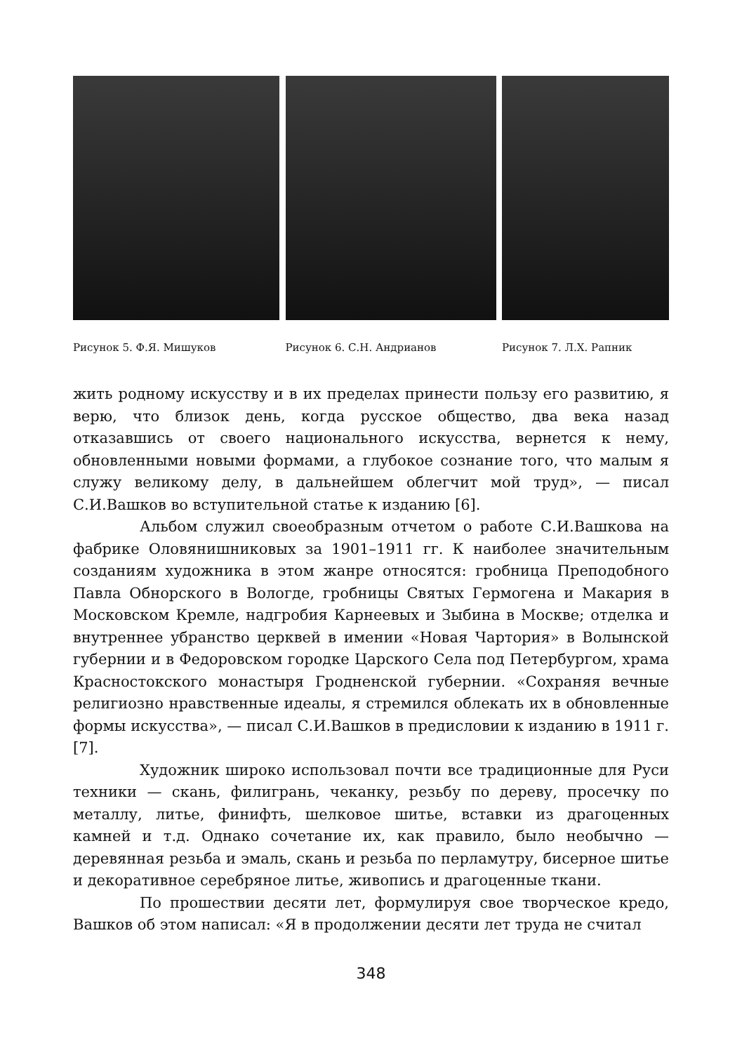Рисунок 5. Ф.Я. Мишуков Рисунок 6. С.Н. Андрианов Рисунок 7. Л.Х. Рапник
жить родному искусству и в их пределах принести пользу его развитию, я верю, что близок день, когда русское общество, два века назад отказавшись от своего национального искусства, вернется к нему, обновленными новыми формами, а глубокое сознание того, что малым я служу великому делу, в дальнейшем облегчит мой труд», — писал С.И.Вашков во вступительной статье к изданию [6].
Альбом служил своеобразным отчетом о работе С.И.Вашкова на фабрике Оловянишниковых за 1901–1911 гг. К наиболее значительным созданиям художника в этом жанре относятся: гробница Преподобного Павла Обнорского в Вологде, гробницы Святых Гермогена и Макария в Московском Кремле, надгробия Карнеевых и Зыбина в Москве; отделка и внутреннее убранство церквей в имении «Новая Чартория» в Волынской губернии и в Федоровском городке Царского Села под Петербургом, храма Красностокского монастыря Гродненской губернии. «Сохраняя вечные религиозно нравственные идеалы, я стремился облекать их в обновленные формы искусства», — писал С.И.Вашков в предисловии к изданию в 1911 г. [7].
Художник широко использовал почти все традиционные для Руси техники — скань, филигрань, чеканку, резьбу по дереву, просечку по металлу, литье, финифть, шелковое шитье, вставки из драгоценных камней и т.д. Однако сочетание их, как правило, было необычно — деревянная резьба и эмаль, скань и резьба по перламутру, бисерное шитье и декоративное серебряное литье, живопись и драгоценные ткани.
По прошествии десяти лет, формулируя свое творческое кредо, Вашков об этом написал: «Я в продолжении десяти лет труда не считал
348